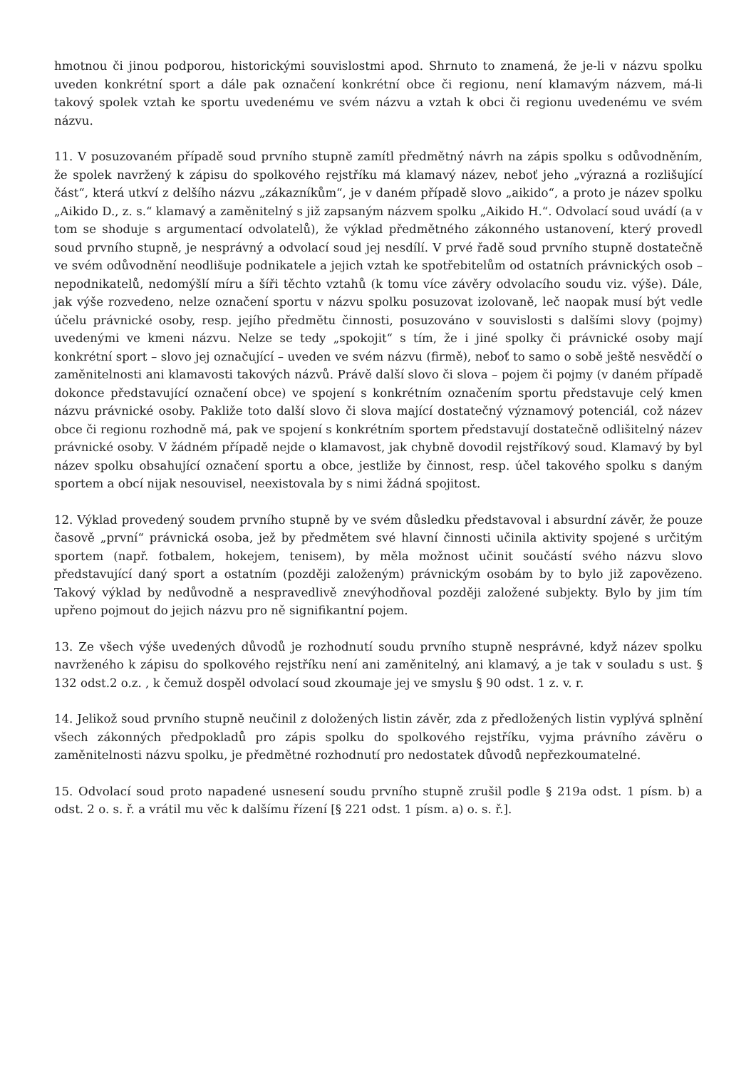hmotnou či jinou podporou, historickými souvislostmi apod. Shrnuto to znamená, že je-li v názvu spolku uveden konkrétní sport a dále pak označení konkrétní obce či regionu, není klamavým názvem, má-li takový spolek vztah ke sportu uvedenému ve svém názvu a vztah k obci či regionu uvedenému ve svém názvu.
11. V posuzovaném případě soud prvního stupně zamítl předmětný návrh na zápis spolku s odůvodněním, že spolek navržený k zápisu do spolkového rejstříku má klamavý název, neboť jeho „výrazná a rozlišující část“, která utkví z delšího názvu „zákazníkům“, je v daném případě slovo „aikido“, a proto je název spolku „Aikido D., z. s.“ klamavý a zaměnitelný s již zapsaným názvem spolku „Aikido H.“. Odvolací soud uvádí (a v tom se shoduje s argumentací odvolatelů), že výklad předmětného zákonného ustanovení, který provedl soud prvního stupně, je nesprávný a odvolací soud jej nesdílí. V prvé řadě soud prvního stupně dostatečně ve svém odůvodnění neodlišuje podnikatele a jejich vztah ke spotřebitelům od ostatních právnických osob – nepodnikatelů, nedomýšlí míru a šíři těchto vztahů (k tomu více závěry odvolacího soudu viz. výše). Dále, jak výše rozvedeno, nelze označení sportu v názvu spolku posuzovat izolovaně, leč naopak musí být vedle účelu právnické osoby, resp. jejího předmětu činnosti, posuzováno v souvislosti s dalšími slovy (pojmy) uvedenými ve kmeni názvu. Nelze se tedy „spokojit“ s tím, že i jiné spolky či právnické osoby mají konkrétní sport – slovo jej označující – uveden ve svém názvu (firmě), neboť to samo o sobě ještě nesvědčí o zaměnitelnosti ani klamavosti takových názvů. Právě další slovo či slova – pojem či pojmy (v daném případě dokonce představující označení obce) ve spojení s konkrétním označením sportu představuje celý kmen názvu právnické osoby. Pakliže toto další slovo či slova mající dostatečný významový potenciál, což název obce či regionu rozhodně má, pak ve spojení s konkrétním sportem představují dostatečně odlišitelný název právnické osoby. V žádném případě nejde o klamavost, jak chybně dovodil rejstříkový soud. Klamavý by byl název spolku obsahující označení sportu a obce, jestliže by činnost, resp. účel takového spolku s daným sportem a obcí nijak nesouvisel, neexistovala by s nimi žádná spojitost.
12. Výklad provedený soudem prvního stupně by ve svém důsledku představoval i absurdní závěr, že pouze časově „první“ právnická osoba, jež by předmětem své hlavní činnosti učinila aktivity spojené s určitým sportem (např. fotbalem, hokejem, tenisem), by měla možnost učinit součástí svého názvu slovo představující daný sport a ostatním (později založeným) právnickým osobám by to bylo již zapovězeno. Takový výklad by nedůvodně a nespravedlivě znevýhodňoval později založené subjekty. Bylo by jim tím upřeno pojmout do jejich názvu pro ně signifikantní pojem.
13. Ze všech výše uvedených důvodů je rozhodnutí soudu prvního stupně nesprávné, když název spolku navrženého k zápisu do spolkového rejstříku není ani zaměnitelný, ani klamavý, a je tak v souladu s ust. § 132 odst.2 o.z. , k čemuž dospěl odvolací soud zkoumaje jej ve smyslu § 90 odst. 1 z. v. r.
14. Jelikož soud prvního stupně neučinil z doložených listin závěr, zda z předložených listin vyplývá splnění všech zákonných předpokladů pro zápis spolku do spolkového rejstříku, vyjma právního závěru o zaměnitelnosti názvu spolku, je předmětné rozhodnutí pro nedostatek důvodů nepřezkoumatelné.
15. Odvolací soud proto napadené usnesení soudu prvního stupně zrušil podle § 219a odst. 1 písm. b) a odst. 2 o. s. ř. a vrátil mu věc k dalšímu řízení [§ 221 odst. 1 písm. a) o. s. ř.].